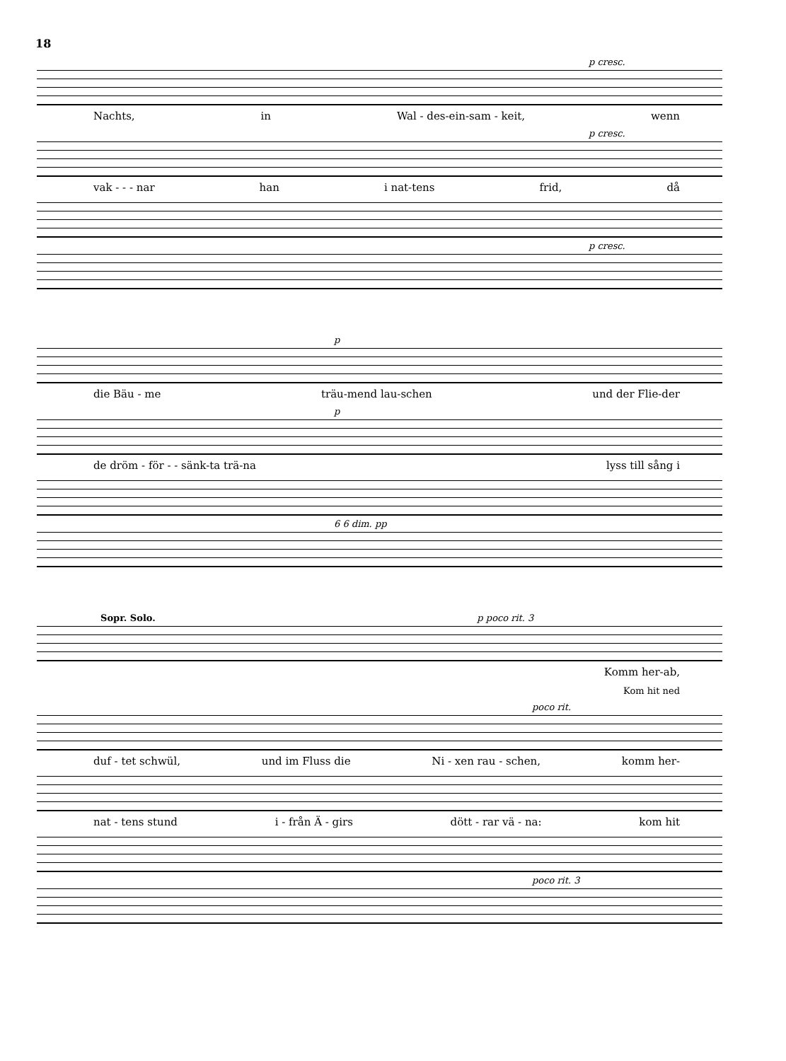18
p cresc.
Nachts, in Wal - des-ein-sam - keit, wenn
p cresc.
vak - - - nar han i nat-tens frid, då
p cresc.
p
die Bäu - me träu-mend lau-schen und der Flie-der
p
de dröm - för - - sänk-ta trä-na lyss till sång i
6 6 dim. pp
Sopr. Solo. p poco rit. 3
Komm her-ab,
Kom hit ned
poco rit.
duf - tet schwül, und im Fluss die Ni - xen rau - schen, komm her-
nat - tens stund i - från Ä - girs dött - rar vä - na: kom hit
poco rit. 3